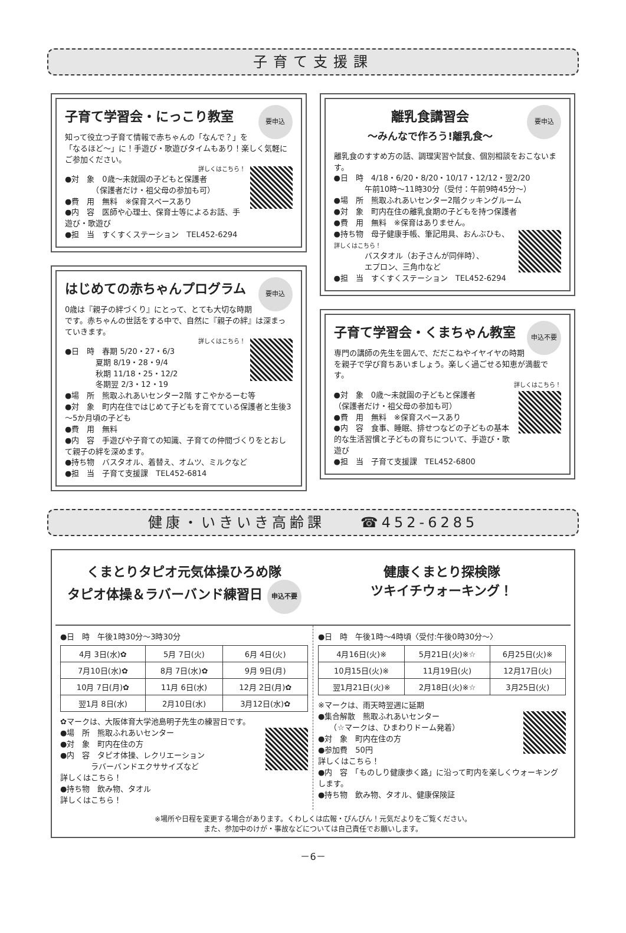子育て支援課
要申込
子育て学習会・にっこり教室
知って役立つ子育て情報で赤ちゃんの「なんで？」を「なるほど～」に！手遊び・歌遊びタイムもあり！楽しく気軽にご参加ください。
詳しくはこちら！
●対　象　0歳～未就園の子どもと保護者
　　　　（保護者だけ・祖父母の参加も可）
●費　用　無料　※保育スペースあり
●内　容　医師や心理士、保育士等によるお話、手遊び・歌遊び
●担　当　すくすくステーション　TEL452-6294
要申込
はじめての赤ちゃんプログラム
0歳は『親子の絆づくり』にとって、とても大切な時期です。赤ちゃんの世話をする中で、自然に『親子の絆』は深まっていきます。
詳しくはこちら！
●日　時　春期 5/20・27・6/3
　　　　夏期 8/19・28・9/4
　　　　秋期 11/18・25・12/2
　　　　冬期翌 2/3・12・19
●場　所　熊取ふれあいセンター2階 すこやかるーむ等
●対　象　町内在住ではじめて子どもを育てている保護者と生後3～5か月頃の子ども
●費　用　無料
●内　容　手遊びや子育ての知識、子育ての仲間づくりをとおして親子の絆を深めます。
●持ち物　バスタオル、着替え、オムツ、ミルクなど
●担　当　子育て支援課　TEL452-6814
要申込
離乳食講習会
～みんなで作ろう!離乳食～
離乳食のすすめ方の話、調理実習や試食、個別相談をおこないます。
●日　時　4/18・6/20・8/20・10/17・12/12・翌2/20
　　　　午前10時～11時30分（受付：午前9時45分～）
●場　所　熊取ふれあいセンター2階クッキングルーム
●対　象　町内在住の離乳食期の子どもを持つ保護者
●費　用　無料　※保育はありません。
●持ち物　母子健康手帳、筆記用具、おんぶひも、 詳しくはこちら！
　　　　バスタオル（お子さんが同伴時）、
　　　　エプロン、三角巾など
●担　当　すくすくステーション　TEL452-6294
申込不要
子育て学習会・くまちゃん教室
専門の講師の先生を囲んで、だだこねやイヤイヤの時期を親子で学び育ちあいましょう。楽しく過ごせる知恵が満載です。
詳しくはこちら！
●対　象　0歳～未就園の子どもと保護者
（保護者だけ・祖父母の参加も可）
●費　用　無料　※保育スペースあり
●内　容　食事、睡眠、排せつなどの子どもの基本的な生活習慣と子どもの育ちについて、手遊び・歌遊び
●担　当　子育て支援課　TEL452-6800
健康・いきいき高齢課　　☎452-6285
くまとりタピオ元気体操ひろめ隊
タピオ体操＆ラバーバンド練習日 申込不要
健康くまとり探検隊
ツキイチウォーキング！
●日　時　午後1時30分～3時30分
| 4月 3日(水)✿ | 5月 7日(火) | 6月 4日(火) |
| 7月10日(水)✿ | 8月 7日(水)✿ | 9月 9日(月) |
| 10月 7日(月)✿ | 11月 6日(水) | 12月 2日(月)✿ |
| 翌1月 8日(水) | 2月10日(水) | 3月12日(水)✿ |
✿マークは、大阪体育大学池島明子先生の練習日です。
●場　所　熊取ふれあいセンター
●対　象　町内在住の方
●内　容　タピオ体操、レクリエーション
　　　　ラバーバンドエクササイズなど
詳しくはこちら！
●持ち物　飲み物、タオル
詳しくはこちら！
●日　時　午後1時～4時頃〈受付:午後0時30分～〉
| 4月16日(火)※ | 5月21日(火)※☆ | 6月25日(火)※ |
| 10月15日(火)※ | 11月19日(火) | 12月17日(火) |
| 翌1月21日(火)※ | 2月18日(火)※☆ | 3月25日(火) |
※マークは、雨天時翌週に延期
●集合解散　熊取ふれあいセンター
　　（☆マークは、ひまわりドーム発着）
●対　象　町内在住の方
●参加費　50円
詳しくはこちら！
●内　容　「ものしり健康歩く路」に沿って町内を楽しくウォーキングします。
●持ち物　飲み物、タオル、健康保険証
※場所や日程を変更する場合があります。くわしくは広報・ぴんぴん！元気だよりをご覧ください。
また、参加中のけが・事故などについては自己責任でお願いします。
－6－